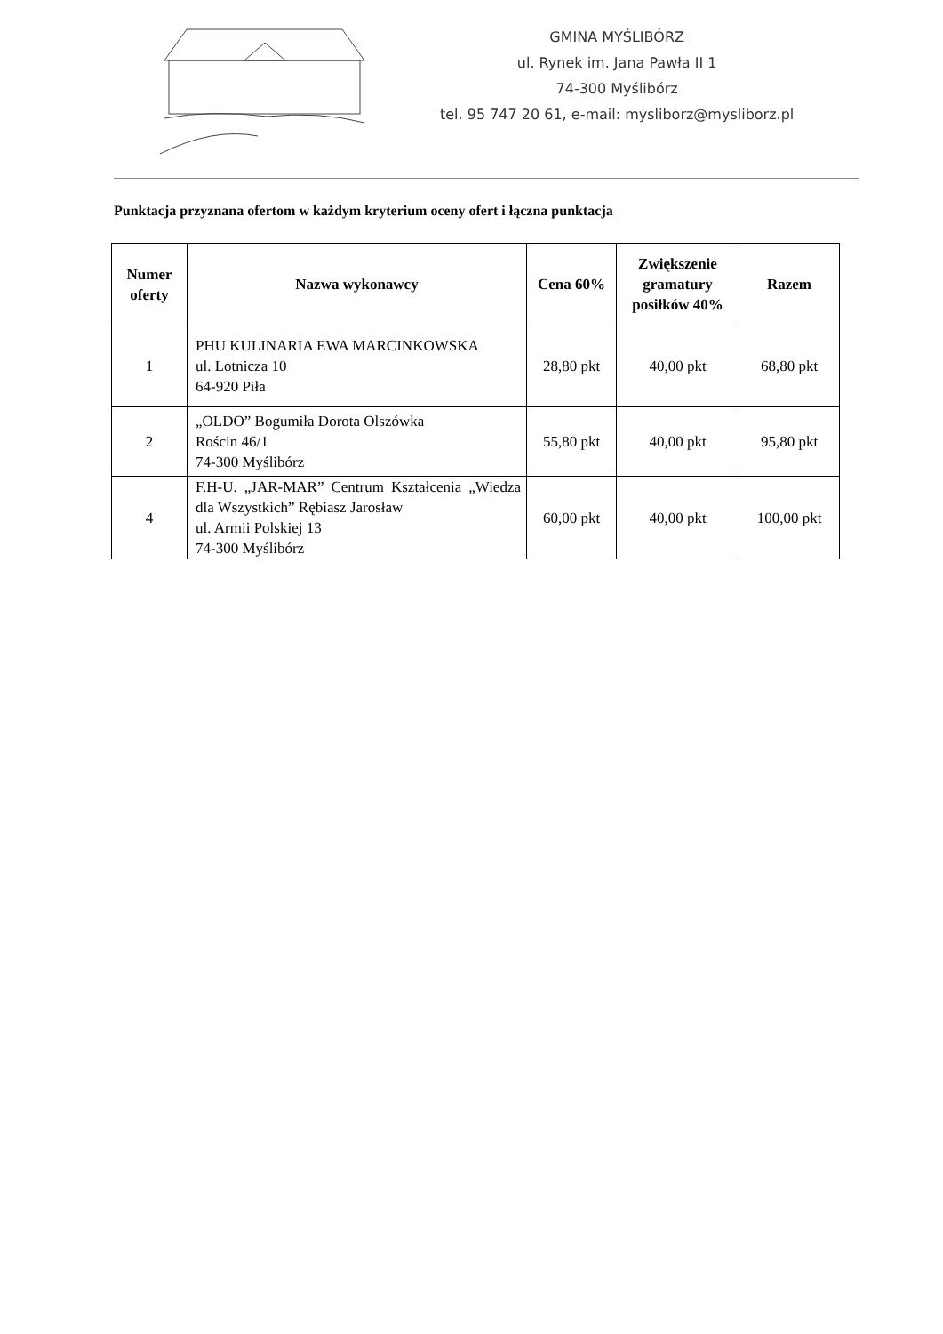GMINA MYŚLIBÓRZ
ul. Rynek im. Jana Pawła II 1
74-300 Myślibórz
tel. 95 747 20 61, e-mail: mysliborz@mysliborz.pl
Punktacja przyznana ofertom w każdym kryterium oceny ofert i łączna punktacja
| Numer oferty | Nazwa wykonawcy | Cena 60% | Zwiększenie gramatury posiłków 40% | Razem |
| --- | --- | --- | --- | --- |
| 1 | PHU KULINARIA EWA MARCINKOWSKA ul. Lotnicza 10 64-920 Piła | 28,80 pkt | 40,00 pkt | 68,80 pkt |
| 2 | „OLDO” Bogumiła Dorota Olszówka Rościn 46/1 74-300 Myślibórz | 55,80 pkt | 40,00 pkt | 95,80 pkt |
| 4 | F.H-U. „JAR-MAR” Centrum Kształcenia „Wiedza dla Wszystkich” Rębiasz Jarosław ul. Armii Polskiej 13 74-300 Myślibórz | 60,00 pkt | 40,00 pkt | 100,00 pkt |